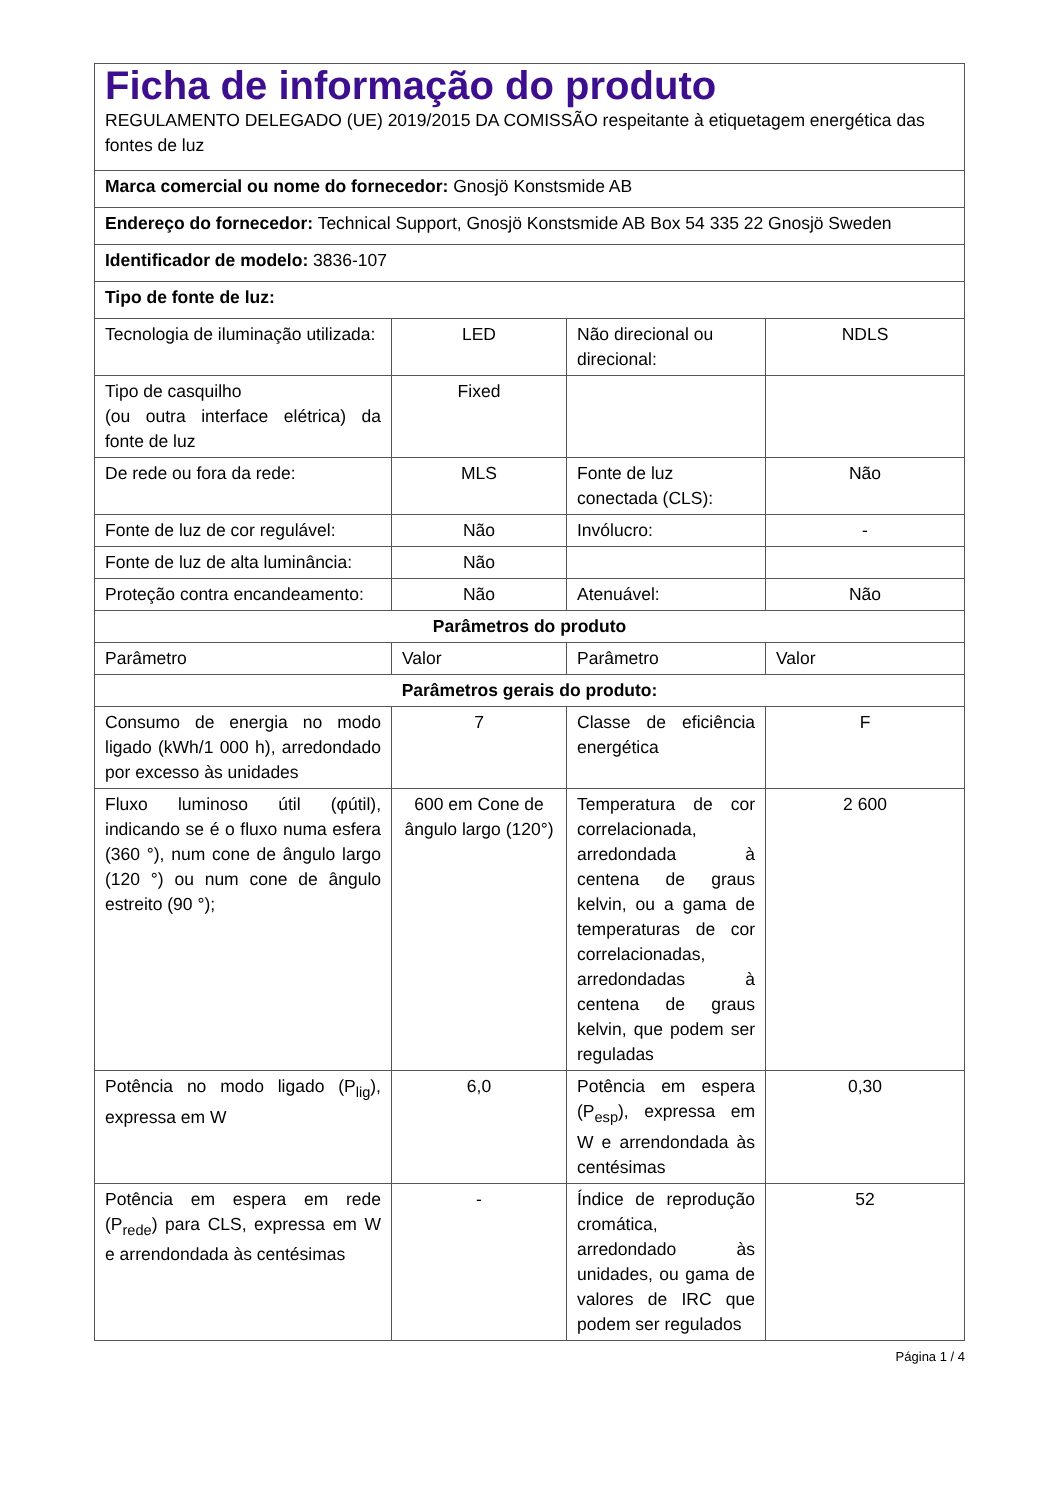| Ficha de informação do produto REGULAMENTO DELEGADO (UE) 2019/2015 DA COMISSÃO respeitante à etiquetagem energética das fontes de luz | | | |
| Marca comercial ou nome do fornecedor: Gnosjö Konstsmide AB | | | |
| Endereço do fornecedor: Technical Support, Gnosjö Konstsmide AB Box 54 335 22 Gnosjö Sweden | | | |
| Identificador de modelo: 3836-107 | | | |
| Tipo de fonte de luz: | | | |
| Tecnologia de iluminação utilizada: | LED | Não direcional ou direcional: | NDLS |
| Tipo de casquilho (ou outra interface elétrica) da fonte de luz | Fixed | | |
| De rede ou fora da rede: | MLS | Fonte de luz conectada (CLS): | Não |
| Fonte de luz de cor regulável: | Não | Invólucro: | - |
| Fonte de luz de alta luminância: | Não | | |
| Proteção contra encandeamento: | Não | Atenuável: | Não |
| Parâmetros do produto | | | |
| Parâmetro | Valor | Parâmetro | Valor |
| Parâmetros gerais do produto: | | | |
| Consumo de energia no modo ligado (kWh/1 000 h), arredondado por excesso às unidades | 7 | Classe de eficiência energética | F |
| Fluxo luminoso útil (φútil), indicando se é o fluxo numa esfera (360 °), num cone de ângulo largo (120 °) ou num cone de ângulo estreito (90 °); | 600 em Cone de ângulo largo (120°) | Temperatura de cor correlacionada, arredondada à centena de graus kelvin, ou a gama de temperaturas de cor correlacionadas, arredondadas à centena de graus kelvin, que podem ser reguladas | 2 600 |
| Potência no modo ligado (P<sub>lig</sub>), expressa em W | 6,0 | Potência em espera (P<sub>esp</sub>), expressa em W e arrendondada às centésimas | 0,30 |
| Potência em espera em rede (P<sub>rede</sub>) para CLS, expressa em W e arrendondada às centésimas | - | Índice de reprodução cromática, arredondado às unidades, ou gama de valores de IRC que podem ser regulados | 52 |
Página 1 / 4